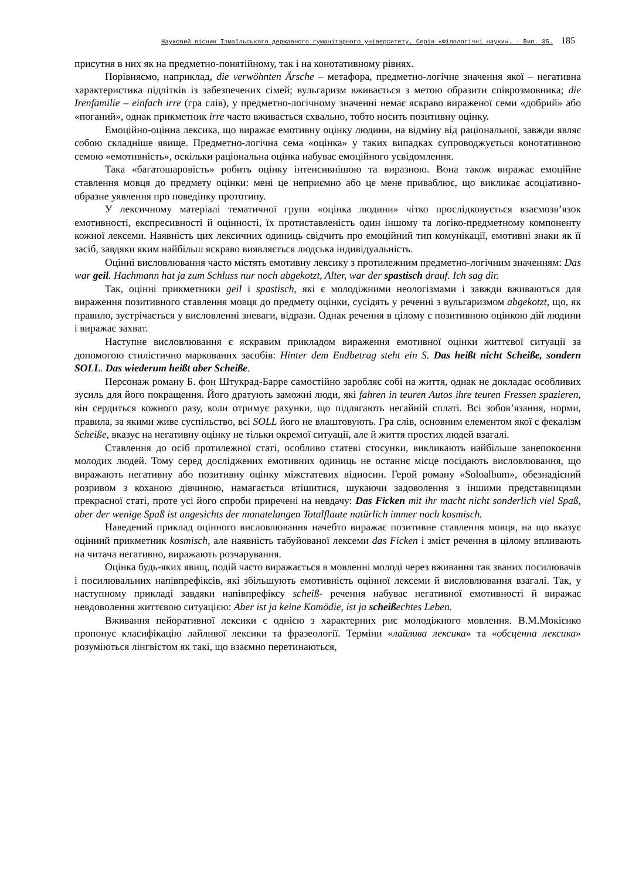Науковий вісник Ізмаїльського державного гуманітарного університету. Серія «Філологічні науки». – Вип. 35. 185
присутня в них як на предметно-понятійному, так і на конотативному рівнях.
Порівняємо, наприклад, die verwöhnten Ärsche – метафора, предметно-логічне значення якої – негативна характеристика підлітків із забезпечених сімей; вульгаризм вживається з метою образити співрозмовника; die Irenfamilie – einfach irre (гра слів), у предметно-логічному значенні немає яскраво вираженої семи «добрий» або «поганий», однак прикметник irre часто вживається схвально, тобто носить позитивну оцінку.
Емоційно-оцінна лексика, що виражає емотивну оцінку людини, на відміну від раціональної, завжди являє собою складніше явище. Предметно-логічна сема «оцінка» у таких випадках супроводжується конотативною семою «емотивність», оскільки раціональна оцінка набуває емоційного усвідомлення.
Така «багатошаровість» робить оцінку інтенсивнішою та виразною. Вона також виражає емоційне ставлення мовця до предмету оцінки: мені це неприємно або це мене приваблює, що викликає асоціативно-образне уявлення про поведінку прототипу.
У лексичному матеріалі тематичної групи «оцінка людини» чітко прослідковується взаємозв’язок емотивності, експресивності й оцінності, їх протиставленість один іншому та логіко-предметному компоненту кожної лексеми. Наявність цих лексичних одиниць свідчить про емоційний тип комунікації, емотивні знаки як її засіб, завдяки яким найбільш яскраво виявляється людська індивідуальність.
Оцінні висловлювання часто містять емотивну лексику з протилежним предметно-логічним значенням: Das war geil. Hachmann hat ja zum Schluss nur noch abgekotzt, Alter, war der spastisch drauf. Ich sag dir.
Так, оцінні прикметники geil і spastisch, які є молодіжними неологізмами і завжди вживаються для вираження позитивного ставлення мовця до предмету оцінки, сусідять у реченні з вульгаризмом abgekotzt, що, як правило, зустрічається у висловленні зневаги, відрази. Однак речення в цілому є позитивною оцінкою дій людини і виражає захват.
Наступне висловлювання є яскравим прикладом вираження емотивної оцінки життєвої ситуації за допомогою стилістично маркованих засобів: Hinter dem Endbetrag steht ein S. Das heißt nicht Scheiße, sondern SOLL. Das wiederum heißt aber Scheiße.
Персонаж роману Б. фон Штукрад-Барре самостійно заробляє собі на життя, однак не докладає особливих зусиль для його покращення. Його дратують заможні люди, які fahren in teuren Autos ihre teuren Fressen spazieren, він сердиться кожного разу, коли отримує рахунки, що підлягають негайній сплаті. Всі зобов’язання, норми, правила, за якими живе суспільство, всі SOLL його не влаштовують. Гра слів, основним елементом якої є фекалізм Scheiße, вказує на негативну оцінку не тільки окремої ситуації, але й життя простих людей взагалі.
Ставлення до осіб протилежної статі, особливо статеві стосунки, викликають найбільше занепокоєння молодих людей. Тому серед досліджених емотивних одиниць не останнє місце посідають висловлювання, що виражають негативну або позитивну оцінку міжстатевих відносин. Герой роману «Soloalbum», обезнадієний розривом з коханою дівчиною, намагається втішитися, шукаючи задоволення з іншими представницями прекрасної статі, проте усі його спроби приречені на невдачу: Das Ficken mit ihr macht nicht sonderlich viel Spaß, aber der wenige Spaß ist angesichts der monatelangen Totalflaute natürlich immer noch kosmisch.
Наведений приклад оцінного висловлювання начебто виражає позитивне ставлення мовця, на що вказує оцінний прикметник kosmisch, але наявність табуйованої лексеми das Ficken і зміст речення в цілому впливають на читача негативно, виражають розчарування.
Оцінка будь-яких явищ, подій часто виражається в мовленні молоді через вживання так званих посилювачів і посилювальних напівпрефіксів, які збільшують емотивність оцінної лексеми й висловлювання взагалі. Так, у наступному прикладі завдяки напівпрефіксу scheiß- речення набуває негативної емотивності й виражає невдоволення життєвою ситуацією: Aber ist ja keine Komödie, ist ja scheißechtes Leben.
Вживання пейоративної лексики є однією з характерних рис молодіжного мовлення. В.М.Мокієнко пропонує класифікацію лайливої лексики та фразеології. Терміни «лайлива лексика» та «обсценна лексика» розуміються лінгвістом як такі, що взаємно перетинаються,